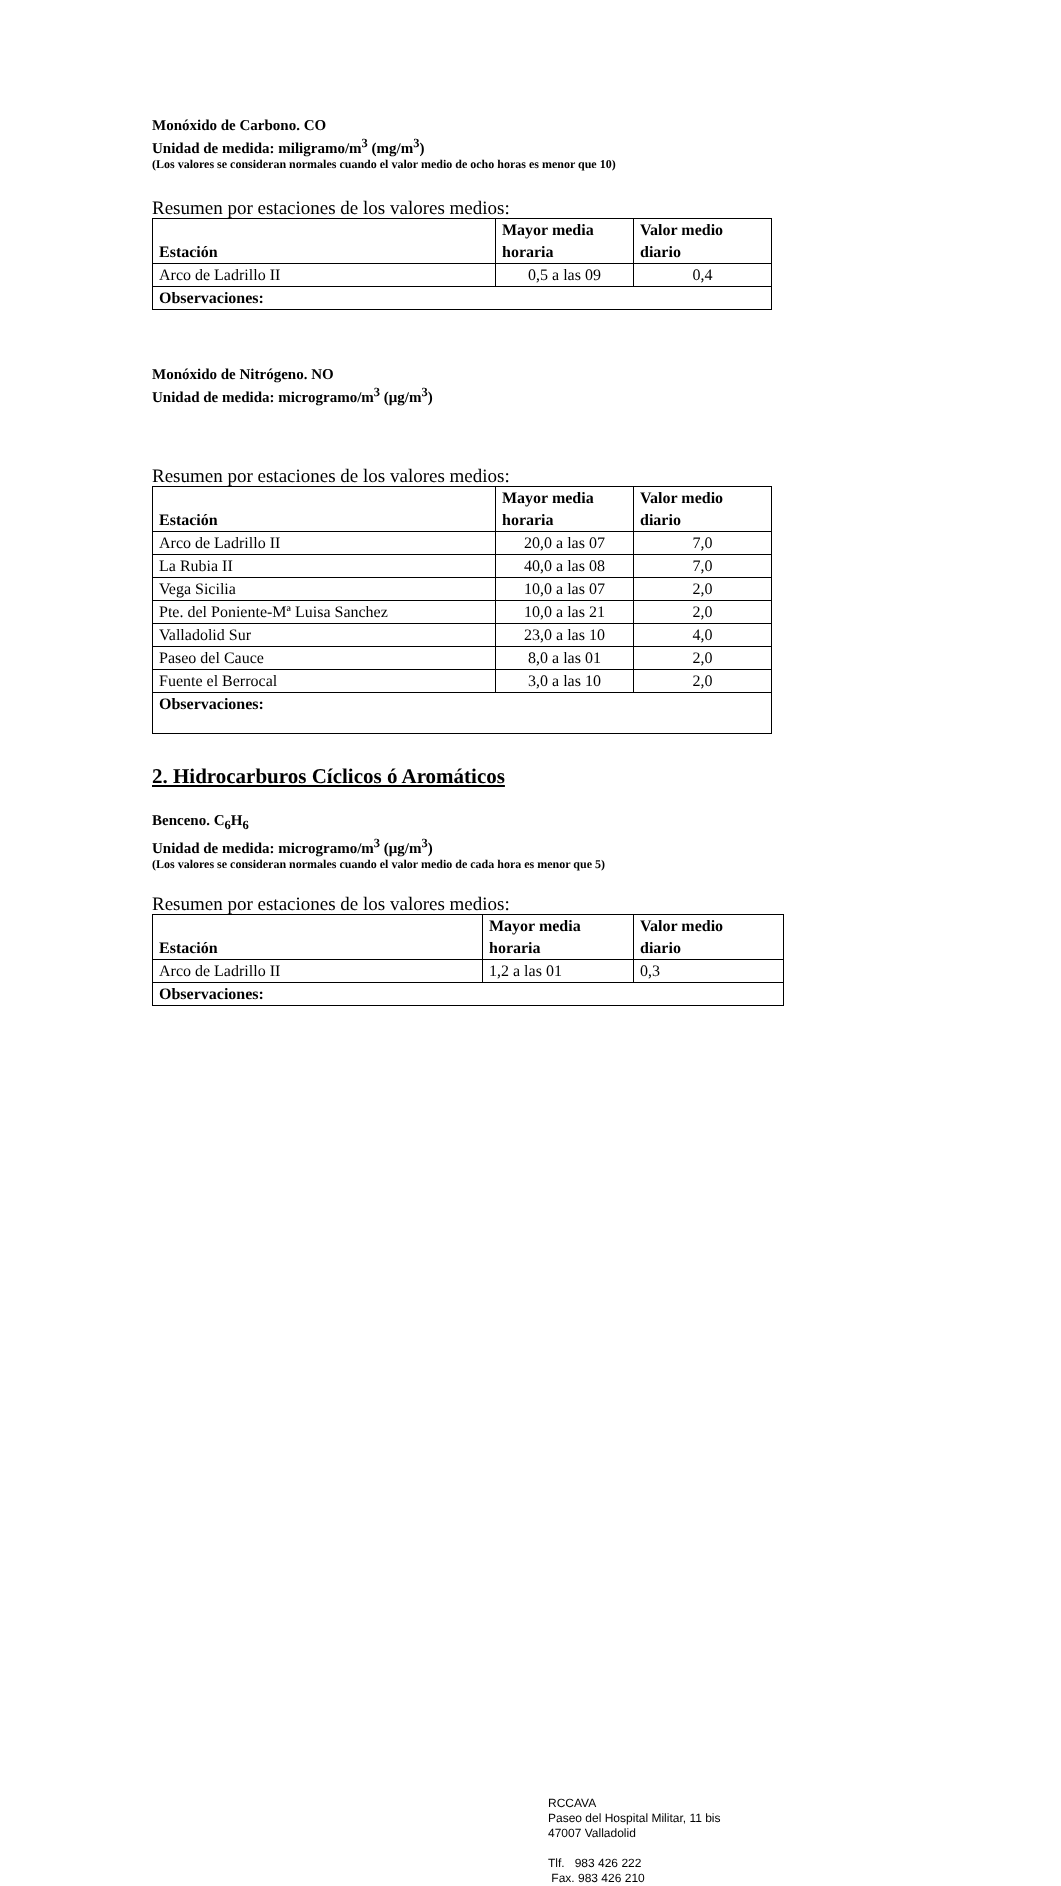Monóxido de Carbono. CO
Unidad de medida: miligramo/m<sup>3</sup> (mg/m<sup>3</sup>)
(Los valores se consideran normales cuando el valor medio de ocho horas es menor que 10)
Resumen por estaciones de los valores medios:
| Estación | Mayor media horaria | Valor medio diario |
| --- | --- | --- |
| Arco de Ladrillo II | 0,5 a las 09 | 0,4 |
| Observaciones: | | |
Monóxido de Nitrógeno. NO
Unidad de medida: microgramo/m<sup>3</sup> (μg/m<sup>3</sup>)
Resumen por estaciones de los valores medios:
| Estación | Mayor media horaria | Valor medio diario |
| --- | --- | --- |
| Arco de Ladrillo II | 20,0 a las 07 | 7,0 |
| La Rubia II | 40,0 a las 08 | 7,0 |
| Vega Sicilia | 10,0 a las 07 | 2,0 |
| Pte. del Poniente-Mª Luisa Sanchez | 10,0 a las 21 | 2,0 |
| Valladolid Sur | 23,0 a las 10 | 4,0 |
| Paseo del Cauce | 8,0 a las 01 | 2,0 |
| Fuente el Berrocal | 3,0 a las 10 | 2,0 |
| Observaciones: | | |
2. Hidrocarburos Cíclicos ó Aromáticos
Benceno. C<sub>6</sub>H<sub>6</sub>
Unidad de medida: microgramo/m<sup>3</sup> (μg/m<sup>3</sup>)
(Los valores se consideran normales cuando el valor medio de cada hora es menor que 5)
Resumen por estaciones de los valores medios:
| Estación | Mayor media horaria | Valor medio diario |
| --- | --- | --- |
| Arco de Ladrillo II | 1,2 a las 01 | 0,3 |
| Observaciones: | | |
RCCAVA
Paseo del Hospital Militar, 11 bis
47007 Valladolid
Tlf. 983 426 222
Fax. 983 426 210